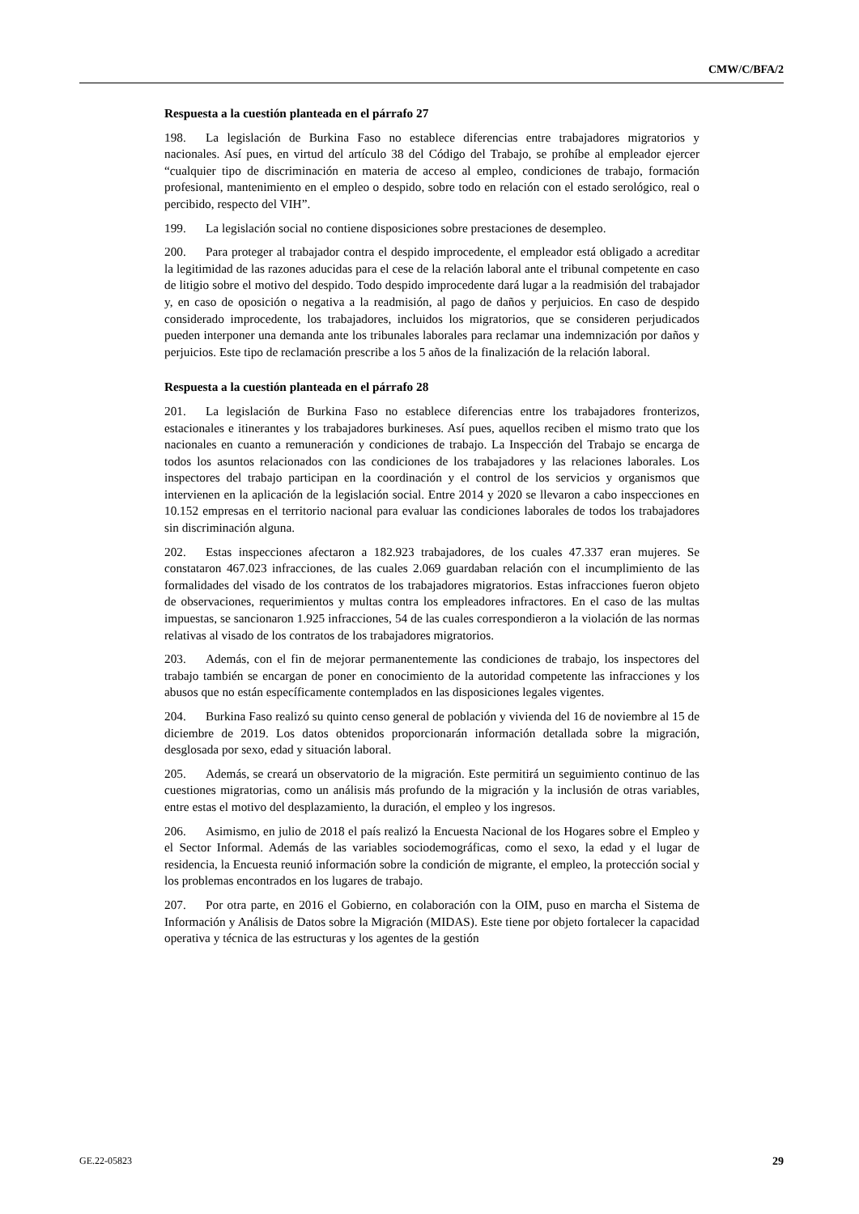CMW/C/BFA/2
Respuesta a la cuestión planteada en el párrafo 27
198. La legislación de Burkina Faso no establece diferencias entre trabajadores migratorios y nacionales. Así pues, en virtud del artículo 38 del Código del Trabajo, se prohíbe al empleador ejercer “cualquier tipo de discriminación en materia de acceso al empleo, condiciones de trabajo, formación profesional, mantenimiento en el empleo o despido, sobre todo en relación con el estado serológico, real o percibido, respecto del VIH”.
199. La legislación social no contiene disposiciones sobre prestaciones de desempleo.
200. Para proteger al trabajador contra el despido improcedente, el empleador está obligado a acreditar la legitimidad de las razones aducidas para el cese de la relación laboral ante el tribunal competente en caso de litigio sobre el motivo del despido. Todo despido improcedente dará lugar a la readmisión del trabajador y, en caso de oposición o negativa a la readmisión, al pago de daños y perjuicios. En caso de despido considerado improcedente, los trabajadores, incluidos los migratorios, que se consideren perjudicados pueden interponer una demanda ante los tribunales laborales para reclamar una indemnización por daños y perjuicios. Este tipo de reclamación prescribe a los 5 años de la finalización de la relación laboral.
Respuesta a la cuestión planteada en el párrafo 28
201. La legislación de Burkina Faso no establece diferencias entre los trabajadores fronterizos, estacionales e itinerantes y los trabajadores burkineses. Así pues, aquellos reciben el mismo trato que los nacionales en cuanto a remuneración y condiciones de trabajo. La Inspección del Trabajo se encarga de todos los asuntos relacionados con las condiciones de los trabajadores y las relaciones laborales. Los inspectores del trabajo participan en la coordinación y el control de los servicios y organismos que intervienen en la aplicación de la legislación social. Entre 2014 y 2020 se llevaron a cabo inspecciones en 10.152 empresas en el territorio nacional para evaluar las condiciones laborales de todos los trabajadores sin discriminación alguna.
202. Estas inspecciones afectaron a 182.923 trabajadores, de los cuales 47.337 eran mujeres. Se constataron 467.023 infracciones, de las cuales 2.069 guardaban relación con el incumplimiento de las formalidades del visado de los contratos de los trabajadores migratorios. Estas infracciones fueron objeto de observaciones, requerimientos y multas contra los empleadores infractores. En el caso de las multas impuestas, se sancionaron 1.925 infracciones, 54 de las cuales correspondieron a la violación de las normas relativas al visado de los contratos de los trabajadores migratorios.
203. Además, con el fin de mejorar permanentemente las condiciones de trabajo, los inspectores del trabajo también se encargan de poner en conocimiento de la autoridad competente las infracciones y los abusos que no están específicamente contemplados en las disposiciones legales vigentes.
204. Burkina Faso realizó su quinto censo general de población y vivienda del 16 de noviembre al 15 de diciembre de 2019. Los datos obtenidos proporcionarán información detallada sobre la migración, desglosada por sexo, edad y situación laboral.
205. Además, se creará un observatorio de la migración. Este permitirá un seguimiento continuo de las cuestiones migratorias, como un análisis más profundo de la migración y la inclusión de otras variables, entre estas el motivo del desplazamiento, la duración, el empleo y los ingresos.
206. Asimismo, en julio de 2018 el país realizó la Encuesta Nacional de los Hogares sobre el Empleo y el Sector Informal. Además de las variables sociodemográficas, como el sexo, la edad y el lugar de residencia, la Encuesta reunió información sobre la condición de migrante, el empleo, la protección social y los problemas encontrados en los lugares de trabajo.
207. Por otra parte, en 2016 el Gobierno, en colaboración con la OIM, puso en marcha el Sistema de Información y Análisis de Datos sobre la Migración (MIDAS). Este tiene por objeto fortalecer la capacidad operativa y técnica de las estructuras y los agentes de la gestión
GE.22-05823 29